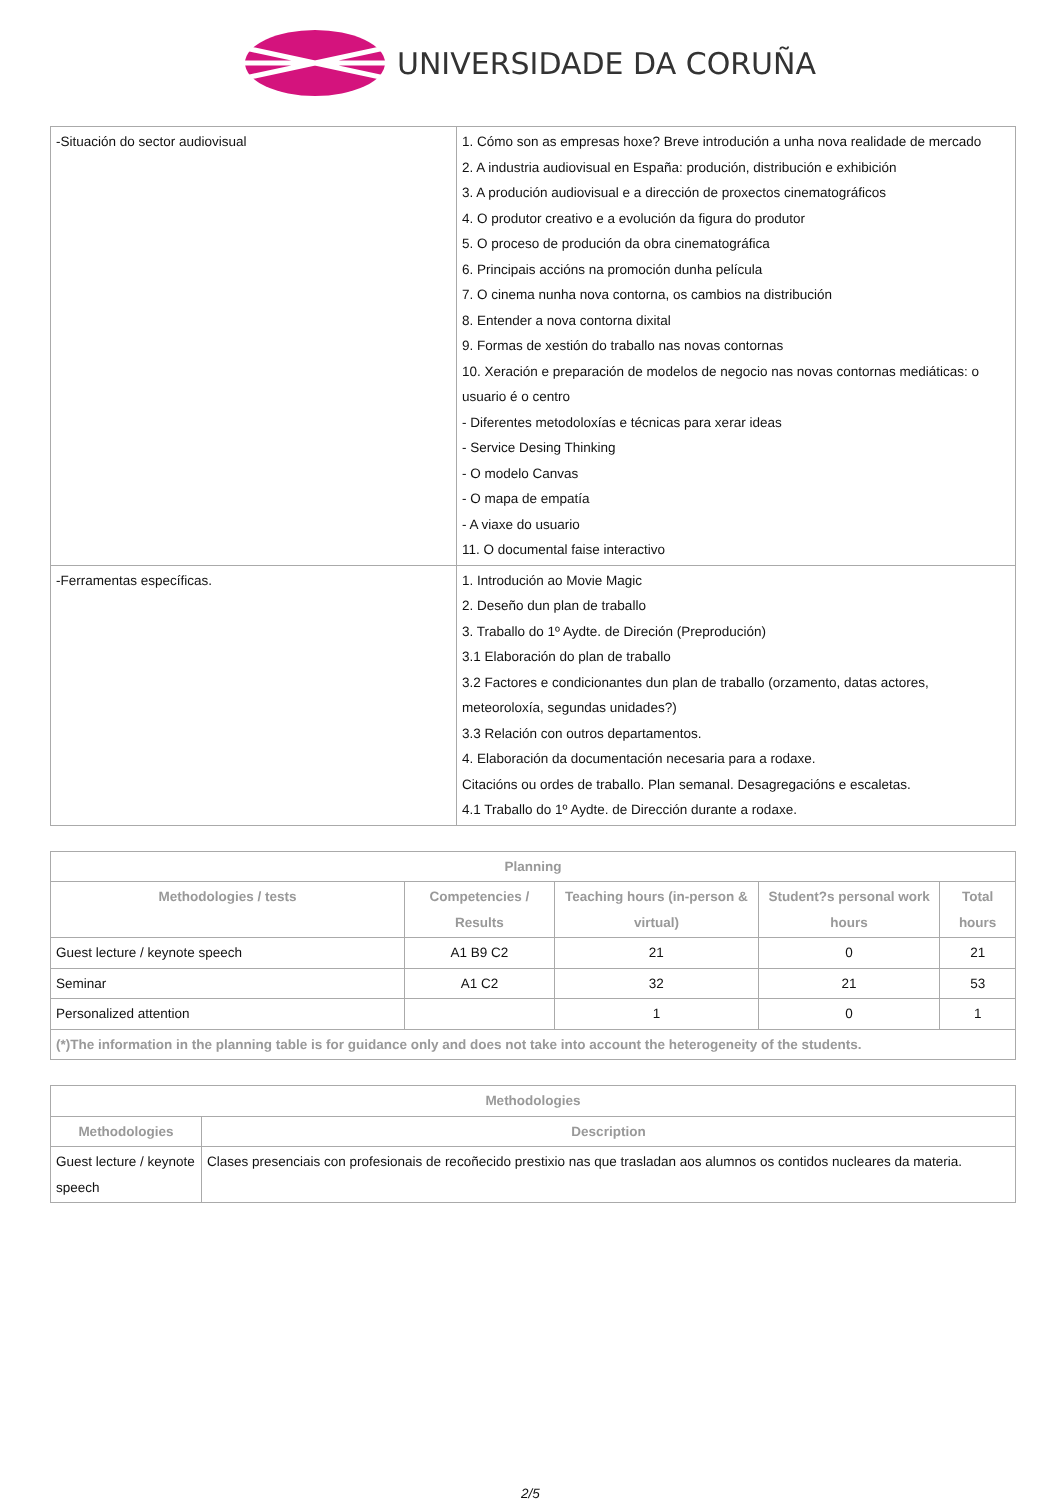UNIVERSIDADE DA CORUÑA
| -Situación do sector audiovisual | 1. Cómo son as empresas hoxe? Breve introdución a unha nova realidade de mercado 2. A industria audiovisual en España: produción, distribución e exhibición 3. A produción audiovisual e a dirección de proxectos cinematográficos 4. O produtor creativo e a evolución da figura do produtor 5. O proceso de produción da obra cinematográfica 6. Principais accións na promoción dunha película 7. O cinema nunha nova contorna, os cambios na distribución 8. Entender a nova contorna dixital 9. Formas de xestión do traballo nas novas contornas 10. Xeración e preparación de modelos de negocio nas novas contornas mediáticas: o usuario é o centro - Diferentes metodoloxías e técnicas para xerar ideas - Service Desing Thinking - O modelo Canvas - O mapa de empatía - A viaxe do usuario 11. O documental faise interactivo |
| -Ferramentas específicas. | 1. Introdución ao Movie Magic 2. Deseño dun plan de traballo 3. Traballo do 1º Aydte. de Direción (Preprodución) 3.1 Elaboración do plan de traballo 3.2 Factores e condicionantes dun plan de traballo (orzamento, datas actores, meteoroloxía, segundas unidades?) 3.3 Relación con outros departamentos. 4. Elaboración da documentación necesaria para a rodaxe. Citacións ou ordes de traballo. Plan semanal. Desagregacións e escaletas. 4.1 Traballo do 1º Aydte. de Dirección durante a rodaxe. |
| Planning | | | | |
| --- | --- | --- | --- | --- |
| Methodologies / tests | Competencies / Results | Teaching hours (in-person & virtual) | Student?s personal work hours | Total hours |
| Guest lecture / keynote speech | A1 B9 C2 | 21 | 0 | 21 |
| Seminar | A1 C2 | 32 | 21 | 53 |
| Personalized attention | | 1 | 0 | 1 |
| (*)The information in the planning table is for guidance only and does not take into account the heterogeneity of the students. | | | | |
| Methodologies | |
| --- | --- |
| Methodologies | Description |
| Guest lecture / keynote speech | Clases presenciais con profesionais de recoñecido prestixio nas que trasladan aos alumnos os contidos nucleares da materia. |
2/5